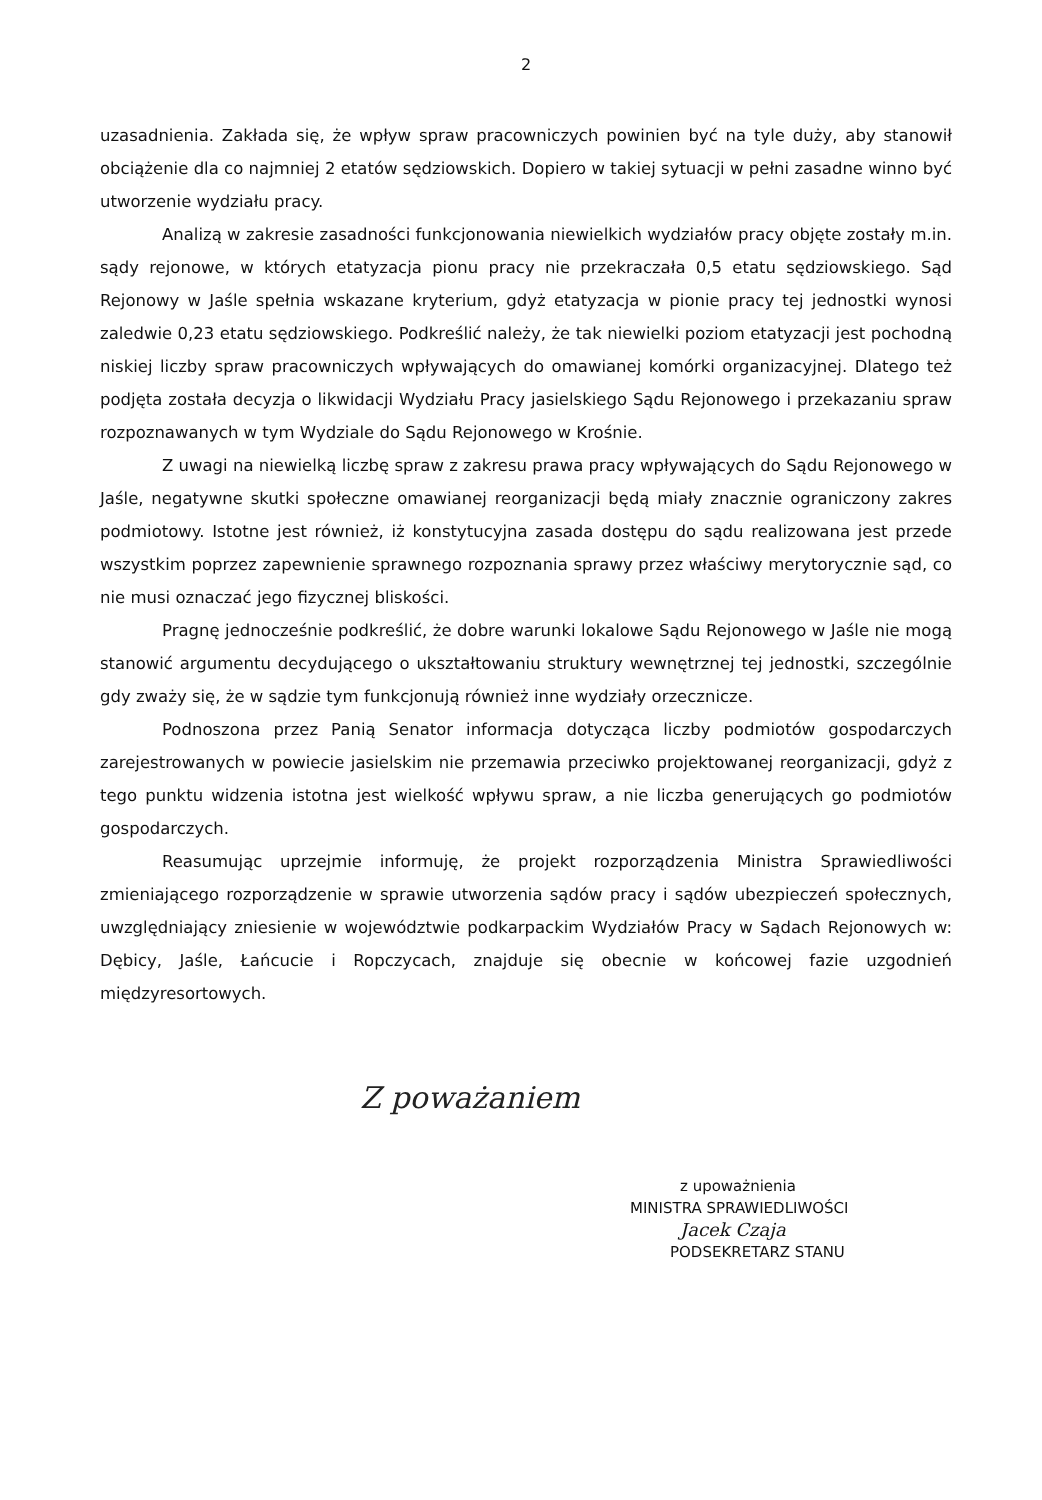2
uzasadnienia. Zakłada się, że wpływ spraw pracowniczych powinien być na tyle duży, aby stanowił obciążenie dla co najmniej 2 etatów sędziowskich. Dopiero w takiej sytuacji w pełni zasadne winno być utworzenie wydziału pracy.
Analizą w zakresie zasadności funkcjonowania niewielkich wydziałów pracy objęte zostały m.in. sądy rejonowe, w których etatyzacja pionu pracy nie przekraczała 0,5 etatu sędziowskiego. Sąd Rejonowy w Jaśle spełnia wskazane kryterium, gdyż etatyzacja w pionie pracy tej jednostki wynosi zaledwie 0,23 etatu sędziowskiego. Podkreślić należy, że tak niewielki poziom etatyzacji jest pochodną niskiej liczby spraw pracowniczych wpływających do omawianej komórki organizacyjnej. Dlatego też podjęta została decyzja o likwidacji Wydziału Pracy jasielskiego Sądu Rejonowego i przekazaniu spraw rozpoznawanych w tym Wydziale do Sądu Rejonowego w Krośnie.
Z uwagi na niewielką liczbę spraw z zakresu prawa pracy wpływających do Sądu Rejonowego w Jaśle, negatywne skutki społeczne omawianej reorganizacji będą miały znacznie ograniczony zakres podmiotowy. Istotne jest również, iż konstytucyjna zasada dostępu do sądu realizowana jest przede wszystkim poprzez zapewnienie sprawnego rozpoznania sprawy przez właściwy merytorycznie sąd, co nie musi oznaczać jego fizycznej bliskości.
Pragnę jednocześnie podkreślić, że dobre warunki lokalowe Sądu Rejonowego w Jaśle nie mogą stanowić argumentu decydującego o ukształtowaniu struktury wewnętrznej tej jednostki, szczególnie gdy zważy się, że w sądzie tym funkcjonują również inne wydziały orzecznicze.
Podnoszona przez Panią Senator informacja dotycząca liczby podmiotów gospodarczych zarejestrowanych w powiecie jasielskim nie przemawia przeciwko projektowanej reorganizacji, gdyż z tego punktu widzenia istotna jest wielkość wpływu spraw, a nie liczba generujących go podmiotów gospodarczych.
Reasumując uprzejmie informuję, że projekt rozporządzenia Ministra Sprawiedliwości zmieniającego rozporządzenie w sprawie utworzenia sądów pracy i sądów ubezpieczeń społecznych, uwzględniający zniesienie w województwie podkarpackim Wydziałów Pracy w Sądach Rejonowych w: Dębicy, Jaśle, Łańcucie i Ropczycach, znajduje się obecnie w końcowej fazie uzgodnień międzyresortowych.
Z poważaniem
z upoważnienia
MINISTRA SPRAWIEDLIWOŚCI
Jacek Czaja
PODSEKRETARZ STANU